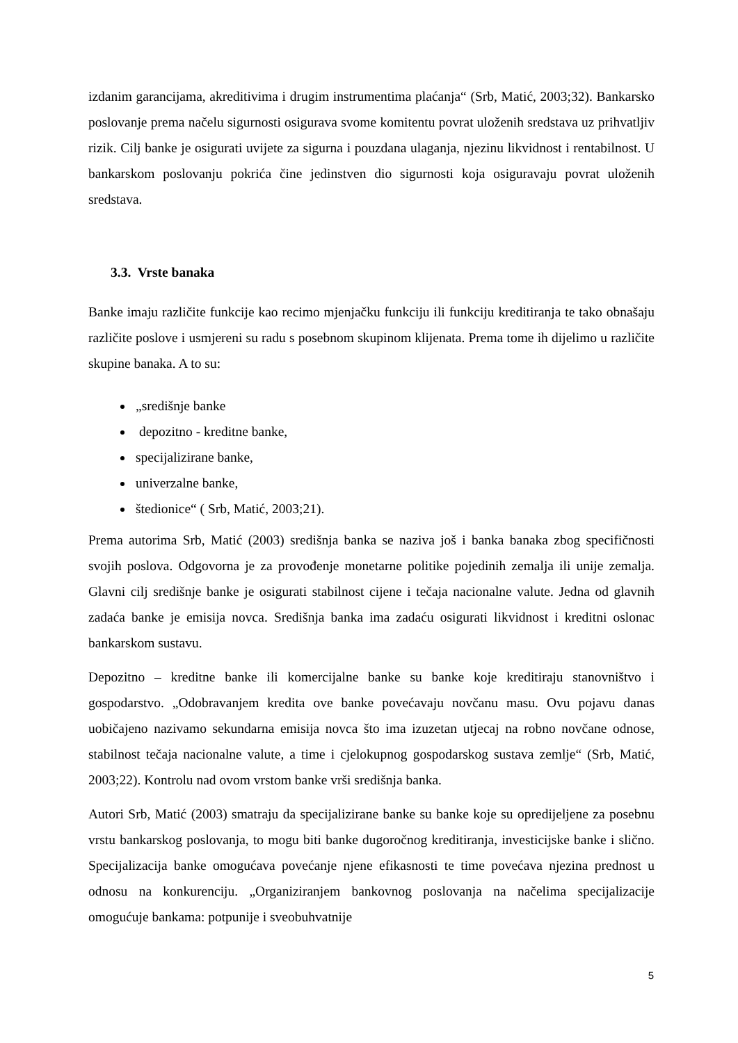izdanim garancijama, akreditivima i drugim instrumentima plaćanja“ (Srb, Matić, 2003;32). Bankarsko poslovanje prema načelu sigurnosti osigurava svome komitentu povrat uloženih sredstava uz prihvatljiv rizik. Cilj banke je osigurati uvijete za sigurna i pouzdana ulaganja, njezinu likvidnost i rentabilnost. U bankarskom poslovanju pokrića čine jedinstven dio sigurnosti koja osiguravaju povrat uloženih sredstava.
3.3. Vrste banaka
Banke imaju različite funkcije kao recimo mjenjačku funkciju ili funkciju kreditiranja te tako obnašaju različite poslove i usmjereni su radu s posebnom skupinom klijenata. Prema tome ih dijelimo u različite skupine banaka. A to su:
„središnje banke
depozitno - kreditne banke,
specijalizirane banke,
univerzalne banke,
štedionice“ ( Srb, Matić, 2003;21).
Prema autorima Srb, Matić (2003) središnja banka se naziva još i banka banaka zbog specifičnosti svojih poslova. Odgovorna je za provođenje monetarne politike pojedinih zemalja ili unije zemalja. Glavni cilj središnje banke je osigurati stabilnost cijene i tečaja nacionalne valute. Jedna od glavnih zadaća banke je emisija novca. Središnja banka ima zadaću osigurati likvidnost i kreditni oslonac bankarskom sustavu.
Depozitno – kreditne banke ili komercijalne banke su banke koje kreditiraju stanovništvo i gospodarstvo. „Odobravanjem kredita ove banke povećavaju novčanu masu. Ovu pojavu danas uobičajeno nazivamo sekundarna emisija novca što ima izuzetan utjecaj na robno novčane odnose, stabilnost tečaja nacionalne valute, a time i cjelokupnog gospodarskog sustava zemlje“ (Srb, Matić, 2003;22). Kontrolu nad ovom vrstom banke vrši središnja banka.
Autori Srb, Matić (2003) smatraju da specijalizirane banke su banke koje su opredijeljene za posebnu vrstu bankarskog poslovanja, to mogu biti banke dugoročnog kreditiranja, investicijske banke i slično. Specijalizacija banke omogućava povećanje njene efikasnosti te time povećava njezina prednost u odnosu na konkurenciju. „Organiziranjem bankovnog poslovanja na načelima specijalizacije omogućuje bankama: potpunije i sveobuhvatnije
5